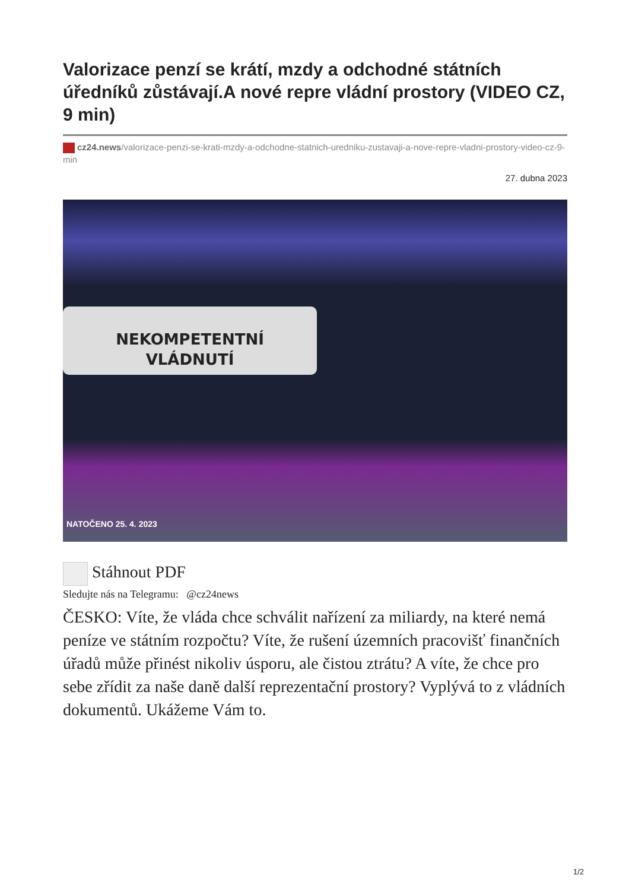Valorizace penzí se krátí, mzdy a odchodné státních úředníků zůstávají.A nové repre vládní prostory (VIDEO CZ, 9 min)
cz24.news/valorizace-penzi-se-krati-mzdy-a-odchodne-statnich-uredniku-zustavaji-a-nove-repre-vladni-prostory-video-cz-9-min
27. dubna 2023
NEKOMPETENTNÍ
VLÁDNUTÍ
NATOČENO 25. 4. 2023
Stáhnout PDF
Sledujte nás na Telegramu: @cz24news
ČESKO: Víte, že vláda chce schválit nařízení za miliardy, na které nemá peníze ve státním rozpočtu? Víte, že rušení územních pracovišť finančních úřadů může přinést nikoliv úsporu, ale čistou ztrátu? A víte, že chce pro sebe zřídit za naše daně další reprezentační prostory? Vyplývá to z vládních dokumentů. Ukážeme Vám to.
1/2